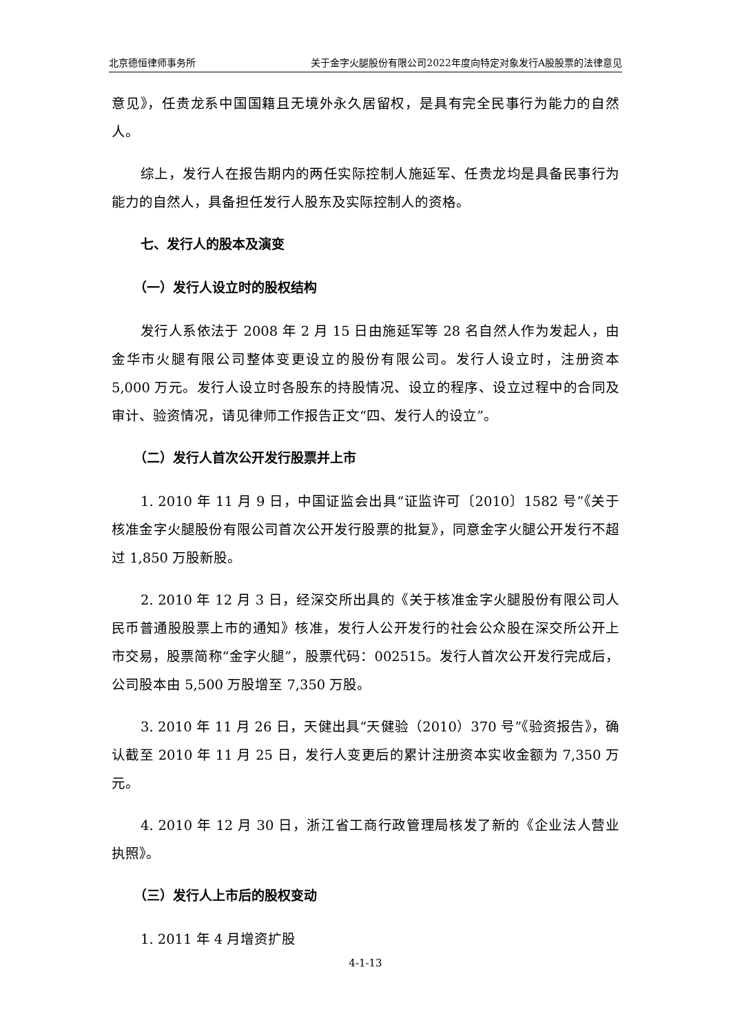北京德恒律师事务所 关于金字火腿股份有限公司2022年度向特定对象发行A股股票的法律意见
意见》，任贵龙系中国国籍且无境外永久居留权，是具有完全民事行为能力的自然人。
综上，发行人在报告期内的两任实际控制人施延军、任贵龙均是具备民事行为能力的自然人，具备担任发行人股东及实际控制人的资格。
七、发行人的股本及演变
（一）发行人设立时的股权结构
发行人系依法于 2008 年 2 月 15 日由施延军等 28 名自然人作为发起人，由金华市火腿有限公司整体变更设立的股份有限公司。发行人设立时，注册资本 5,000 万元。发行人设立时各股东的持股情况、设立的程序、设立过程中的合同及审计、验资情况，请见律师工作报告正文“四、发行人的设立”。
（二）发行人首次公开发行股票并上市
1. 2010 年 11 月 9 日，中国证监会出具“证监许可〔2010〕1582 号”《关于核准金字火腿股份有限公司首次公开发行股票的批复》，同意金字火腿公开发行不超过 1,850 万股新股。
2. 2010 年 12 月 3 日，经深交所出具的《关于核准金字火腿股份有限公司人民币普通股股票上市的通知》核准，发行人公开发行的社会公众股在深交所公开上市交易，股票简称“金字火腿”，股票代码：002515。发行人首次公开发行完成后，公司股本由 5,500 万股增至 7,350 万股。
3. 2010 年 11 月 26 日，天健出具“天健验（2010）370 号”《验资报告》，确认截至 2010 年 11 月 25 日，发行人变更后的累计注册资本实收金额为 7,350 万元。
4. 2010 年 12 月 30 日，浙江省工商行政管理局核发了新的《企业法人营业执照》。
（三）发行人上市后的股权变动
1. 2011 年 4 月增资扩股
4-1-13